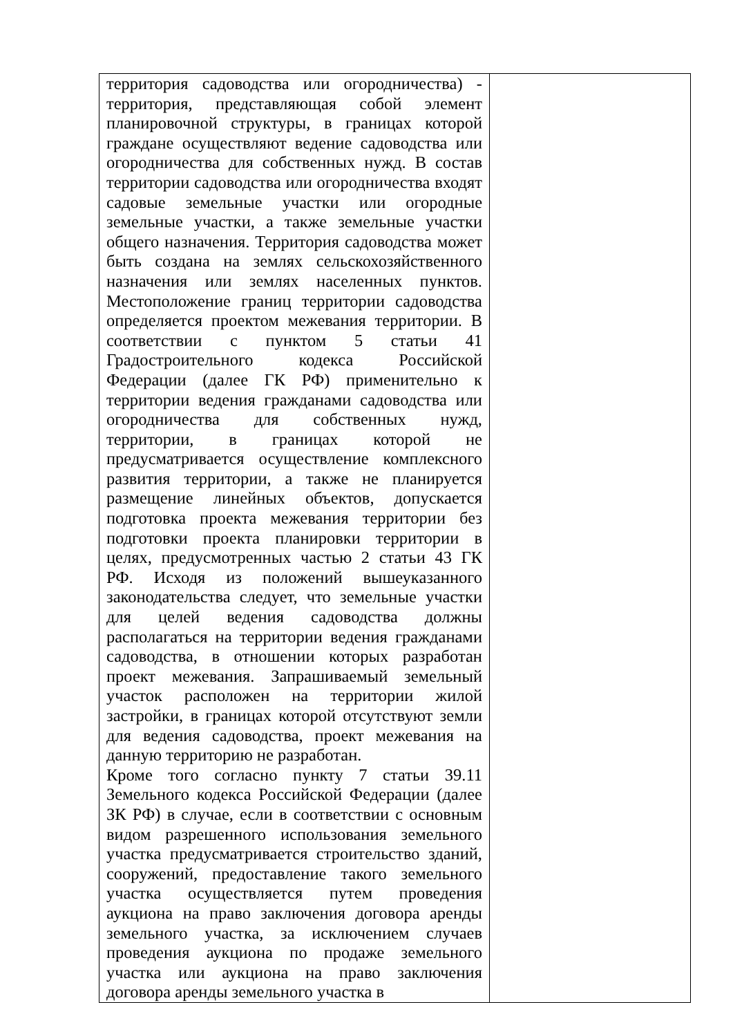| территория садоводства или огородничества) - территория, представляющая собой элемент планировочной структуры, в границах которой граждане осуществляют ведение садоводства или огородничества для собственных нужд. В состав территории садоводства или огородничества входят садовые земельные участки или огородные земельные участки, а также земельные участки общего назначения. Территория садоводства может быть создана на землях сельскохозяйственного назначения или землях населенных пунктов. Местоположение границ территории садоводства определяется проектом межевания территории. В соответствии с пунктом 5 статьи 41 Градостроительного кодекса Российской Федерации (далее ГК РФ) применительно к территории ведения гражданами садоводства или огородничества для собственных нужд, территории, в границах которой не предусматривается осуществление комплексного развития территории, а также не планируется размещение линейных объектов, допускается подготовка проекта межевания территории без подготовки проекта планировки территории в целях, предусмотренных частью 2 статьи 43 ГК РФ. Исходя из положений вышеуказанного законодательства следует, что земельные участки для целей ведения садоводства должны располагаться на территории ведения гражданами садоводства, в отношении которых разработан проект межевания. Запрашиваемый земельный участок расположен на территории жилой застройки, в границах которой отсутствуют земли для ведения садоводства, проект межевания на данную территорию не разработан. Кроме того согласно пункту 7 статьи 39.11 Земельного кодекса Российской Федерации (далее ЗК РФ) в случае, если в соответствии с основным видом разрешенного использования земельного участка предусматривается строительство зданий, сооружений, предоставление такого земельного участка осуществляется путем проведения аукциона на право заключения договора аренды земельного участка, за исключением случаев проведения аукциона по продаже земельного участка или аукциона на право заключения договора аренды земельного участка в | |